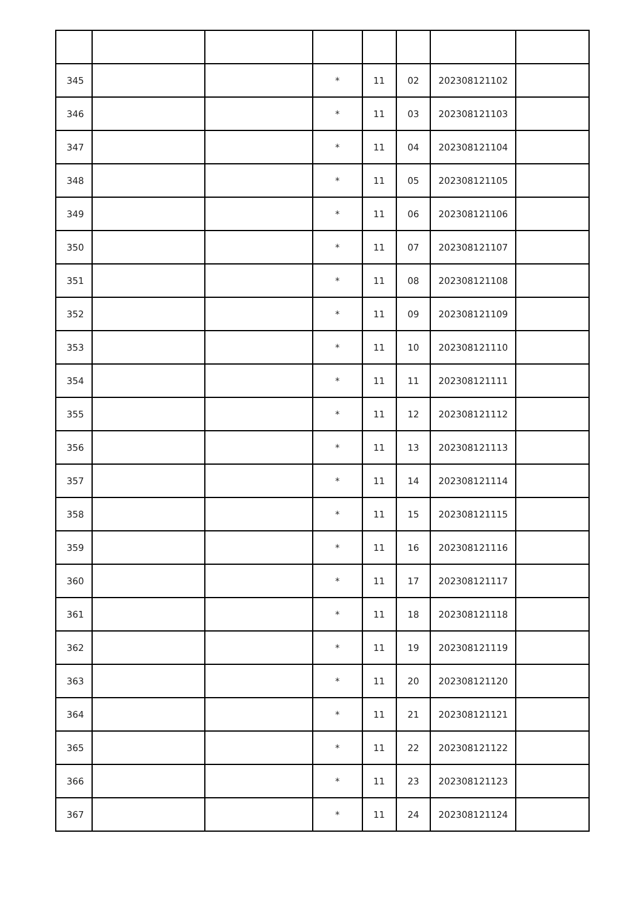| 345 | | | * | 11 | 02 | 202308121102 | |
| 346 | | | * | 11 | 03 | 202308121103 | |
| 347 | | | * | 11 | 04 | 202308121104 | |
| 348 | | | * | 11 | 05 | 202308121105 | |
| 349 | | | * | 11 | 06 | 202308121106 | |
| 350 | | | * | 11 | 07 | 202308121107 | |
| 351 | | | * | 11 | 08 | 202308121108 | |
| 352 | | | * | 11 | 09 | 202308121109 | |
| 353 | | | * | 11 | 10 | 202308121110 | |
| 354 | | | * | 11 | 11 | 202308121111 | |
| 355 | | | * | 11 | 12 | 202308121112 | |
| 356 | | | * | 11 | 13 | 202308121113 | |
| 357 | | | * | 11 | 14 | 202308121114 | |
| 358 | | | * | 11 | 15 | 202308121115 | |
| 359 | | | * | 11 | 16 | 202308121116 | |
| 360 | | | * | 11 | 17 | 202308121117 | |
| 361 | | | * | 11 | 18 | 202308121118 | |
| 362 | | | * | 11 | 19 | 202308121119 | |
| 363 | | | * | 11 | 20 | 202308121120 | |
| 364 | | | * | 11 | 21 | 202308121121 | |
| 365 | | | * | 11 | 22 | 202308121122 | |
| 366 | | | * | 11 | 23 | 202308121123 | |
| 367 | | | * | 11 | 24 | 202308121124 | |